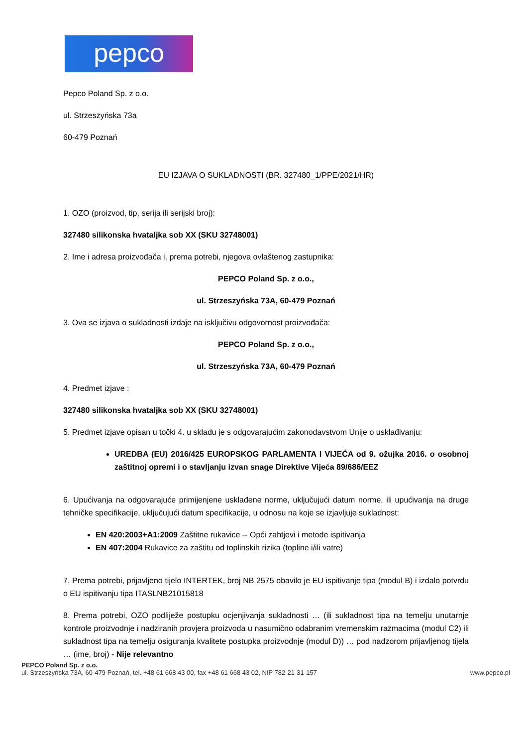pepco
Pepco Poland Sp. z o.o.
ul. Strzeszyńska 73a
60-479 Poznań
EU IZJAVA O SUKLADNOSTI (BR. 327480_1/PPE/2021/HR)
1. OZO (proizvod, tip, serija ili serijski broj):
327480 silikonska hvataljka sob XX (SKU 32748001)
2. Ime i adresa proizvođača i, prema potrebi, njegova ovlaštenog zastupnika:
PEPCO Poland Sp. z o.o.,
ul. Strzeszyńska 73A, 60-479 Poznań
3. Ova se izjava o sukladnosti izdaje na isključivu odgovornost proizvođača:
PEPCO Poland Sp. z o.o.,
ul. Strzeszyńska 73A, 60-479 Poznań
4. Predmet izjave :
327480 silikonska hvataljka sob XX (SKU 32748001)
5. Predmet izjave opisan u točki 4. u skladu je s odgovarajućim zakonodavstvom Unije o usklađivanju:
UREDBA (EU) 2016/425 EUROPSKOG PARLAMENTA I VIJEĆA od 9. ožujka 2016. o osobnoj zaštitnoj opremi i o stavljanju izvan snage Direktive Vijeća 89/686/EEZ
6. Upućivanja na odgovarajuće primijenjene usklađene norme, uključujući datum norme, ili upućivanja na druge tehničke specifikacije, uključujući datum specifikacije, u odnosu na koje se izjavljuje sukladnost:
EN 420:2003+A1:2009 Zaštitne rukavice -- Opći zahtjevi i metode ispitivanja
EN 407:2004 Rukavice za zaštitu od toplinskih rizika (topline i/ili vatre)
7. Prema potrebi, prijavljeno tijelo INTERTEK, broj NB 2575 obavilo je EU ispitivanje tipa (modul B) i izdalo potvrdu o EU ispitivanju tipa ITASLNB21015818
8. Prema potrebi, OZO podliježe postupku ocjenjivanja sukladnosti … (ili sukladnost tipa na temelju unutarnje kontrole proizvodnje i nadziranih provjera proizvoda u nasumično odabranim vremenskim razmacima (modul C2) ili sukladnost tipa na temelju osiguranja kvalitete postupka proizvodnje (modul D)) … pod nadzorom prijavljenog tijela … (ime, broj) - Nije relevantno
PEPCO Poland Sp. z o.o.
www.pepco.pl ul. Strzeszyńska 73A, 60-479 Poznań, tel. +48 61 668 43 00, fax +48 61 668 43 02, NIP 782-21-31-157